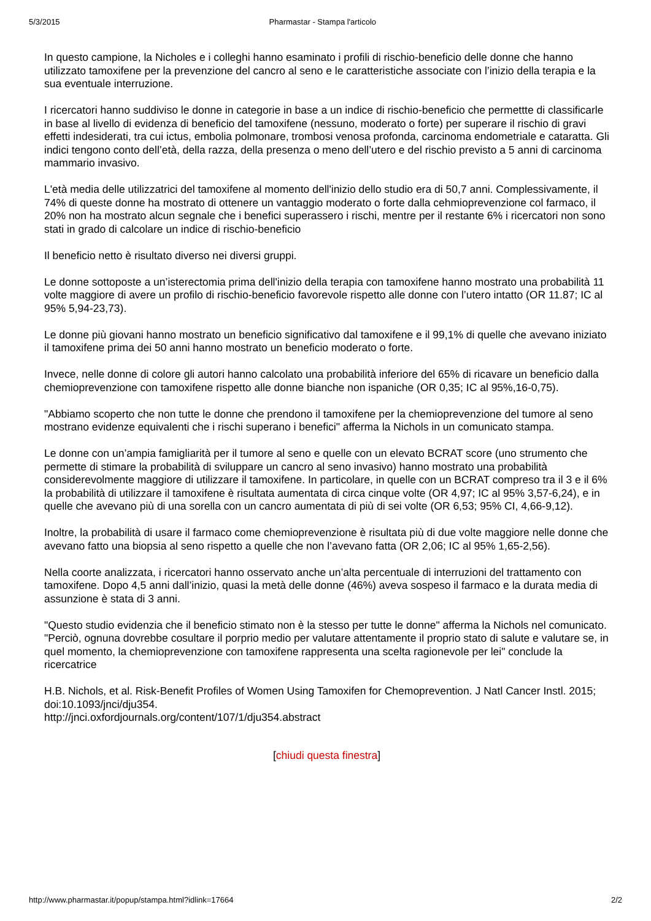5/3/2015 Pharmastar - Stampa l'articolo
In questo campione, la Nicholes e i colleghi hanno esaminato i profili di rischio-beneficio delle donne che hanno utilizzato tamoxifene per la prevenzione del cancro al seno e le caratteristiche associate con l’inizio della terapia e la sua eventuale interruzione.
I ricercatori hanno suddiviso le donne in categorie in base a un indice di rischio-beneficio che permettte di classificarle in base al livello di evidenza di beneficio del tamoxifene (nessuno, moderato o forte) per superare il rischio di gravi effetti indesiderati, tra cui ictus, embolia polmonare, trombosi venosa profonda, carcinoma endometriale e cataratta. Gli indici tengono conto dell’età, della razza, della presenza o meno dell’utero e del rischio previsto a 5 anni di carcinoma mammario invasivo.
L'età media delle utilizzatrici del tamoxifene al momento dell'inizio dello studio era di 50,7 anni. Complessivamente, il 74% di queste donne ha mostrato di ottenere un vantaggio moderato o forte dalla cehmioprevenzione col farmaco, il 20% non ha mostrato alcun segnale che i benefici superassero i rischi, mentre per il restante 6% i ricercatori non sono stati in grado di calcolare un indice di rischio-beneficio
Il beneficio netto è risultato diverso nei diversi gruppi.
Le donne sottoposte a un’isterectomia prima dell'inizio della terapia con tamoxifene hanno mostrato una probabilità 11 volte maggiore di avere un profilo di rischio-beneficio favorevole rispetto alle donne con l’utero intatto (OR 11.87; IC al 95% 5,94-23,73).
Le donne più giovani hanno mostrato un beneficio significativo dal tamoxifene e il 99,1% di quelle che avevano iniziato il tamoxifene prima dei 50 anni hanno mostrato un beneficio moderato o forte.
Invece, nelle donne di colore gli autori hanno calcolato una probabilità inferiore del 65% di ricavare un beneficio dalla chemioprevenzione con tamoxifene rispetto alle donne bianche non ispaniche (OR 0,35; IC al 95%,16-0,75).
"Abbiamo scoperto che non tutte le donne che prendono il tamoxifene per la chemioprevenzione del tumore al seno mostrano evidenze equivalenti che i rischi superano i benefici" afferma la Nichols in un comunicato stampa.
Le donne con un’ampia famigliarità per il tumore al seno e quelle con un elevato BCRAT score (uno strumento che permette di stimare la probabilità di sviluppare un cancro al seno invasivo) hanno mostrato una probabilità considerevolmente maggiore di utilizzare il tamoxifene. In particolare, in quelle con un BCRAT compreso tra il 3 e il 6% la probabilità di utilizzare il tamoxifene è risultata aumentata di circa cinque volte (OR 4,97; IC al 95% 3,57-6,24), e in quelle che avevano più di una sorella con un cancro aumentata di più di sei volte (OR 6,53; 95% CI, 4,66-9,12).
Inoltre, la probabilità di usare il farmaco come chemioprevenzione è risultata più di due volte maggiore nelle donne che avevano fatto una biopsia al seno rispetto a quelle che non l’avevano fatta (OR 2,06; IC al 95% 1,65-2,56).
Nella coorte analizzata, i ricercatori hanno osservato anche un’alta percentuale di interruzioni del trattamento con tamoxifene. Dopo 4,5 anni dall’inizio, quasi la metà delle donne (46%) aveva sospeso il farmaco e la durata media di assunzione è stata di 3 anni.
"Questo studio evidenzia che il beneficio stimato non è la stesso per tutte le donne" afferma la Nichols nel comunicato. "Perciò, ognuna dovrebbe cosultare il porprio medio per valutare attentamente il proprio stato di salute e valutare se, in quel momento, la chemioprevenzione con tamoxifene rappresenta una scelta ragionevole per lei" conclude la ricercatrice
H.B. Nichols, et al. Risk-Benefit Profiles of Women Using Tamoxifen for Chemoprevention. J Natl Cancer Instl. 2015; doi:10.1093/jnci/dju354.
http://jnci.oxfordjournals.org/content/107/1/dju354.abstract
[chiudi questa finestra]
http://www.pharmastar.it/popup/stampa.html?idlink=17664 2/2